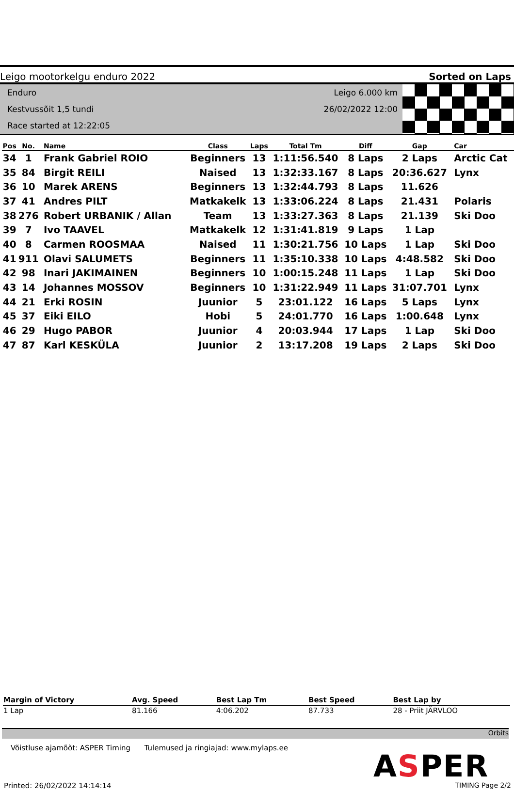Leigo mootorkelgu enduro 2022 Sorted on Laps
Enduro
Kestvussõit 1,5 tundi
Race started at 12:22:05
Leigo 6.000 km
26/02/2022 12:00
| Pos | No. | Name | Class | Laps | Total Tm | Diff | Gap | Car |
| --- | --- | --- | --- | --- | --- | --- | --- | --- |
| 34 | 1 | Frank Gabriel ROIO | Beginners | 13 | 1:11:56.540 | 8 Laps | 2 Laps | Arctic Cat |
| 35 | 84 | Birgit REILI | Naised | 13 | 1:32:33.167 | 8 Laps | 20:36.627 | Lynx |
| 36 | 10 | Marek ARENS | Beginners | 13 | 1:32:44.793 | 8 Laps | 11.626 | |
| 37 | 41 | Andres PILT | Matkakelk | 13 | 1:33:06.224 | 8 Laps | 21.431 | Polaris |
| 38 | 276 | Robert URBANIK / Allan | Team | 13 | 1:33:27.363 | 8 Laps | 21.139 | Ski Doo |
| 39 | 7 | Ivo TAAVEL | Matkakelk | 12 | 1:31:41.819 | 9 Laps | 1 Lap | |
| 40 | 8 | Carmen ROOSMAA | Naised | 11 | 1:30:21.756 | 10 Laps | 1 Lap | Ski Doo |
| 41 | 911 | Olavi SALUMETS | Beginners | 11 | 1:35:10.338 | 10 Laps | 4:48.582 | Ski Doo |
| 42 | 98 | Inari JAKIMAINEN | Beginners | 10 | 1:00:15.248 | 11 Laps | 1 Lap | Ski Doo |
| 43 | 14 | Johannes MOSSOV | Beginners | 10 | 1:31:22.949 | 11 Laps | 31:07.701 | Lynx |
| 44 | 21 | Erki ROSIN | Juunior | 5 | 23:01.122 | 16 Laps | 5 Laps | Lynx |
| 45 | 37 | Eiki EILO | Hobi | 5 | 24:01.770 | 16 Laps | 1:00.648 | Lynx |
| 46 | 29 | Hugo PABOR | Juunior | 4 | 20:03.944 | 17 Laps | 1 Lap | Ski Doo |
| 47 | 87 | Karl KESKÜLA | Juunior | 2 | 13:17.208 | 19 Laps | 2 Laps | Ski Doo |
| Margin of Victory | Avg. Speed | Best Lap Tm | Best Speed | Best Lap by |
| --- | --- | --- | --- | --- |
| 1 Lap | 81.166 | 4:06.202 | 87.733 | 28 - Priit JÄRVLOO |
Orbits
Võistluse ajamõõt: ASPER Timing Tulemused ja ringiajad: www.mylaps.ee
ASPER
Printed: 26/02/2022 14:14:14 TIMING Page 2/2